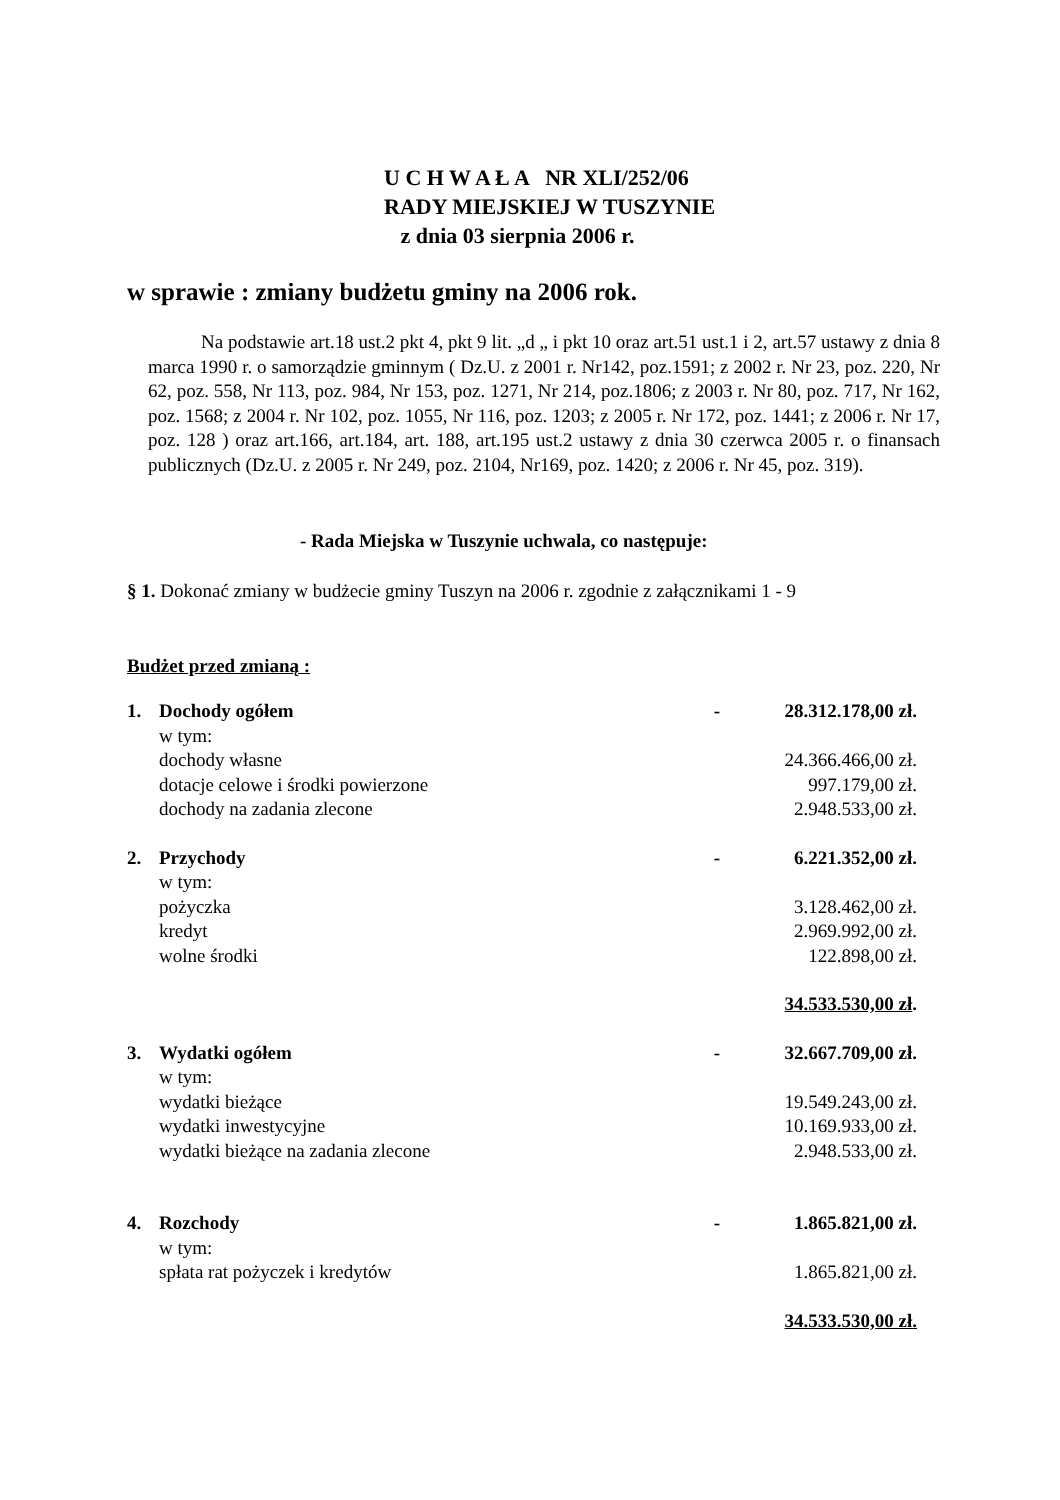U C H W A Ł A NR XLI/252/06
RADY MIEJSKIEJ W TUSZYNIE
z dnia 03 sierpnia 2006 r.
w sprawie : zmiany budżetu gminy na 2006 rok.
Na podstawie art.18 ust.2 pkt 4, pkt 9 lit. „d „ i pkt 10 oraz art.51 ust.1 i 2, art.57 ustawy z dnia 8 marca 1990 r. o samorządzie gminnym ( Dz.U. z 2001 r. Nr142, poz.1591; z 2002 r. Nr 23, poz. 220, Nr 62, poz. 558, Nr 113, poz. 984, Nr 153, poz. 1271, Nr 214, poz.1806; z 2003 r. Nr 80, poz. 717, Nr 162, poz. 1568; z 2004 r. Nr 102, poz. 1055, Nr 116, poz. 1203; z 2005 r. Nr 172, poz. 1441; z 2006 r. Nr 17, poz. 128 ) oraz art.166, art.184, art. 188, art.195 ust.2 ustawy z dnia 30 czerwca 2005 r. o finansach publicznych (Dz.U. z 2005 r. Nr 249, poz. 2104, Nr169, poz. 1420; z 2006 r. Nr 45, poz. 319).
- Rada Miejska w Tuszynie uchwala, co następuje:
§ 1. Dokonać zmiany w budżecie gminy Tuszyn na 2006 r. zgodnie z załącznikami 1 - 9
Budżet przed zmianą :
| 1. | Dochody ogółem | - | 28.312.178,00 zł. |
| | w tym: | | |
| | dochody własne | | 24.366.466,00 zł. |
| | dotacje celowe i środki powierzone | | 997.179,00 zł. |
| | dochody na zadania zlecone | | 2.948.533,00 zł. |
| 2. | Przychody | - | 6.221.352,00 zł. |
| | w tym: | | |
| | pożyczka | | 3.128.462,00 zł. |
| | kredyt | | 2.969.992,00 zł. |
| | wolne środki | | 122.898,00 zł. |
| | | | 34.533.530,00 zł . |
| 3. | Wydatki ogółem | - | 32.667.709,00 zł. |
| | w tym: | | |
| | wydatki bieżące | | 19.549.243,00 zł. |
| | wydatki inwestycyjne | | 10.169.933,00 zł. |
| | wydatki bieżące na zadania zlecone | | 2.948.533,00 zł. |
| 4. | Rozchody | - | 1.865.821,00 zł. |
| | w tym: | | |
| | spłata rat pożyczek i kredytów | | 1.865.821,00 zł. |
| | | | 34.533.530,00 zł. |